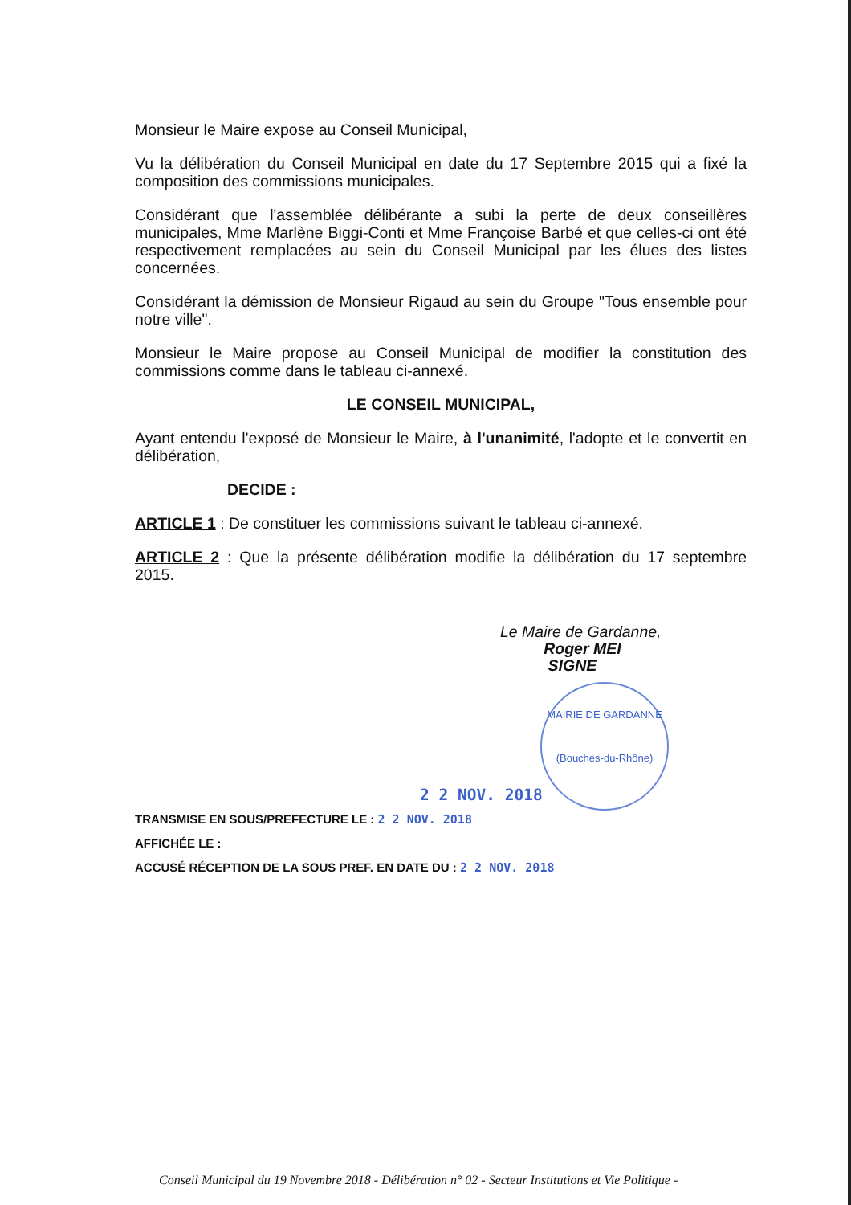Monsieur le Maire expose au Conseil Municipal,
Vu la délibération du Conseil Municipal en date du 17 Septembre 2015 qui a fixé la composition des commissions municipales.
Considérant que l'assemblée délibérante a subi la perte de deux conseillères municipales, Mme Marlène Biggi-Conti et Mme Françoise Barbé et que celles-ci ont été respectivement remplacées au sein du Conseil Municipal par les élues des listes concernées.
Considérant la démission de Monsieur Rigaud au sein du Groupe "Tous ensemble pour notre ville".
Monsieur le Maire propose au Conseil Municipal de modifier la constitution des commissions comme dans le tableau ci-annexé.
LE CONSEIL MUNICIPAL,
Ayant entendu l'exposé de Monsieur le Maire, à l'unanimité, l'adopte et le convertit en délibération,
DECIDE :
ARTICLE 1 : De constituer les commissions suivant le tableau ci-annexé.
ARTICLE 2 : Que la présente délibération modifie la délibération du 17 septembre 2015.
Le Maire de Gardanne,
Roger MEI
SIGNE
MAIRIE DE GARDANNE
(Bouches-du-Rhône)
2 2 NOV. 2018
TRANSMISE EN SOUS/PREFECTURE LE : 2 2 NOV. 2018
AFFICHÉE LE :
ACCUSÉ RÉCEPTION DE LA SOUS PREF. EN DATE DU : 2 2 NOV. 2018
Conseil Municipal du 19 Novembre 2018 - Délibération n° 02 - Secteur Institutions et Vie Politique -